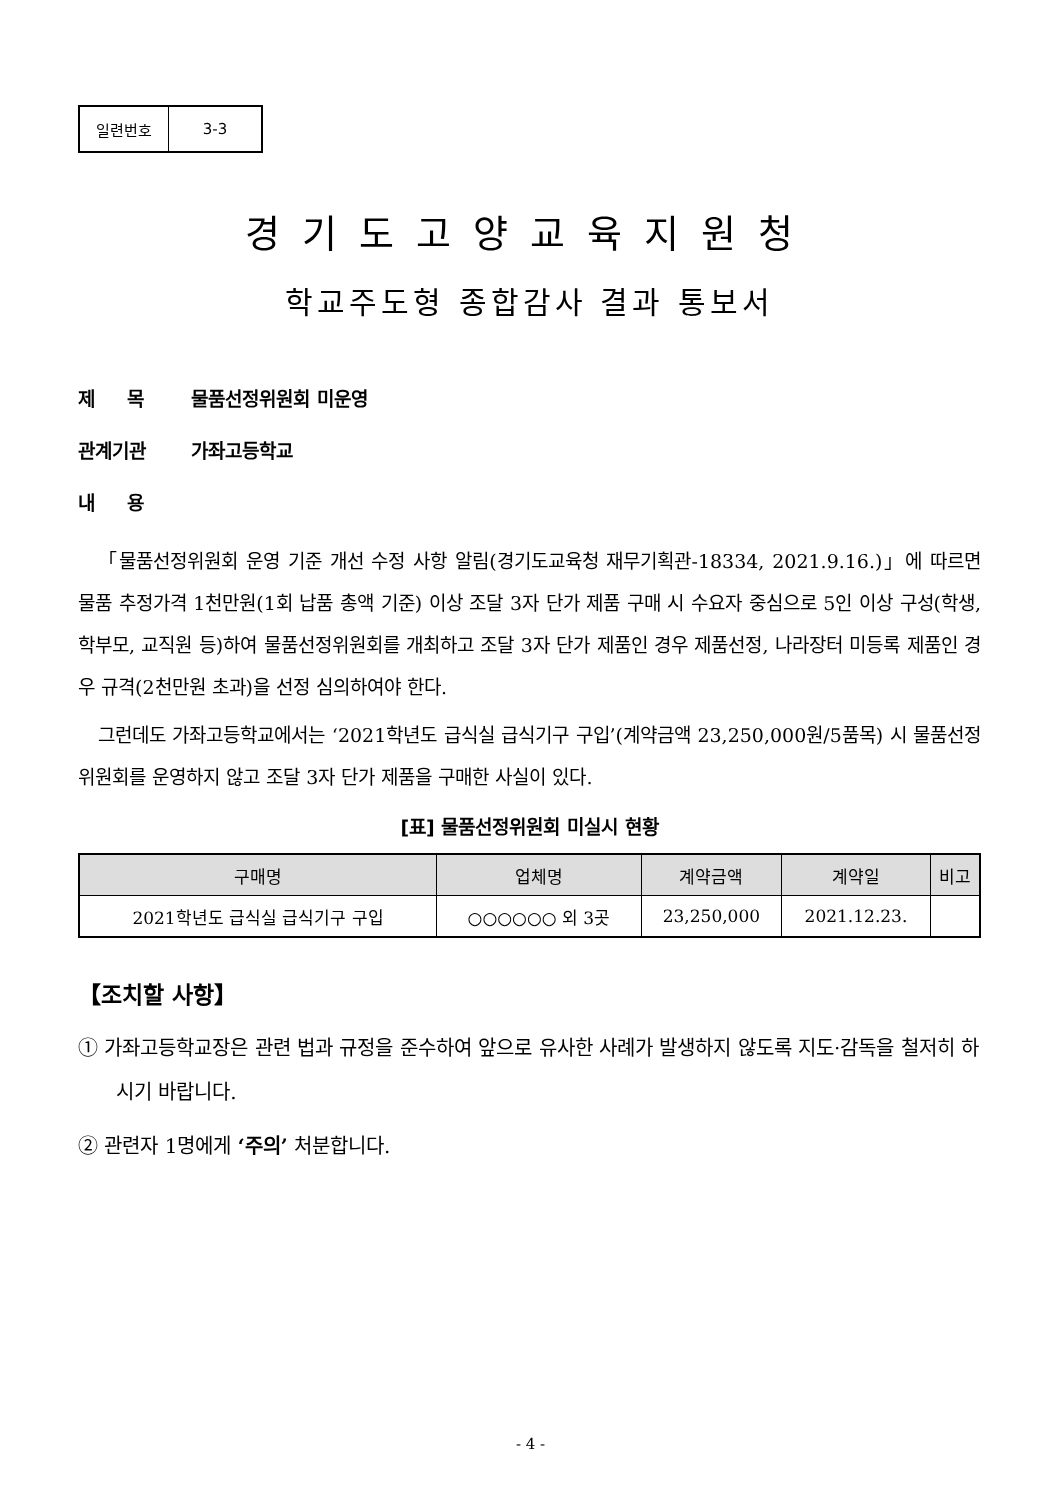| 일련번호 | 3-3 |
경기도고양교육지원청
학교주도형 종합감사 결과 통보서
제 　 목 물품선정위원회 미운영
관계기관 가좌고등학교
내 　 용
「물품선정위원회 운영 기준 개선 수정 사항 알림(경기도교육청 재무기획관-18334, 2021.9.16.)」에 따르면 물품 추정가격 1천만원(1회 납품 총액 기준) 이상 조달 3자 단가 제품 구매 시 수요자 중심으로 5인 이상 구성(학생, 학부모, 교직원 등)하여 물품선정위원회를 개최하고 조달 3자 단가 제품인 경우 제품선정, 나라장터 미등록 제품인 경우 규격(2천만원 초과)을 선정 심의하여야 한다.
그런데도 가좌고등학교에서는 ‘2021학년도 급식실 급식기구 구입’(계약금액 23,250,000원/5품목) 시 물품선정위원회를 운영하지 않고 조달 3자 단가 제품을 구매한 사실이 있다.
[표] 물품선정위원회 미실시 현황
| 구매명 | 업체명 | 계약금액 | 계약일 | 비고 |
| --- | --- | --- | --- | --- |
| 2021학년도 급식실 급식기구 구입 | ○○○○○○ 외 3곳 | 23,250,000 | 2021.12.23. | |
【조치할 사항】
① 가좌고등학교장은 관련 법과 규정을 준수하여 앞으로 유사한 사례가 발생하지 않도록 지도·감독을 철저히 하시기 바랍니다.
② 관련자 1명에게 ‘주의’ 처분합니다.
- 4 -